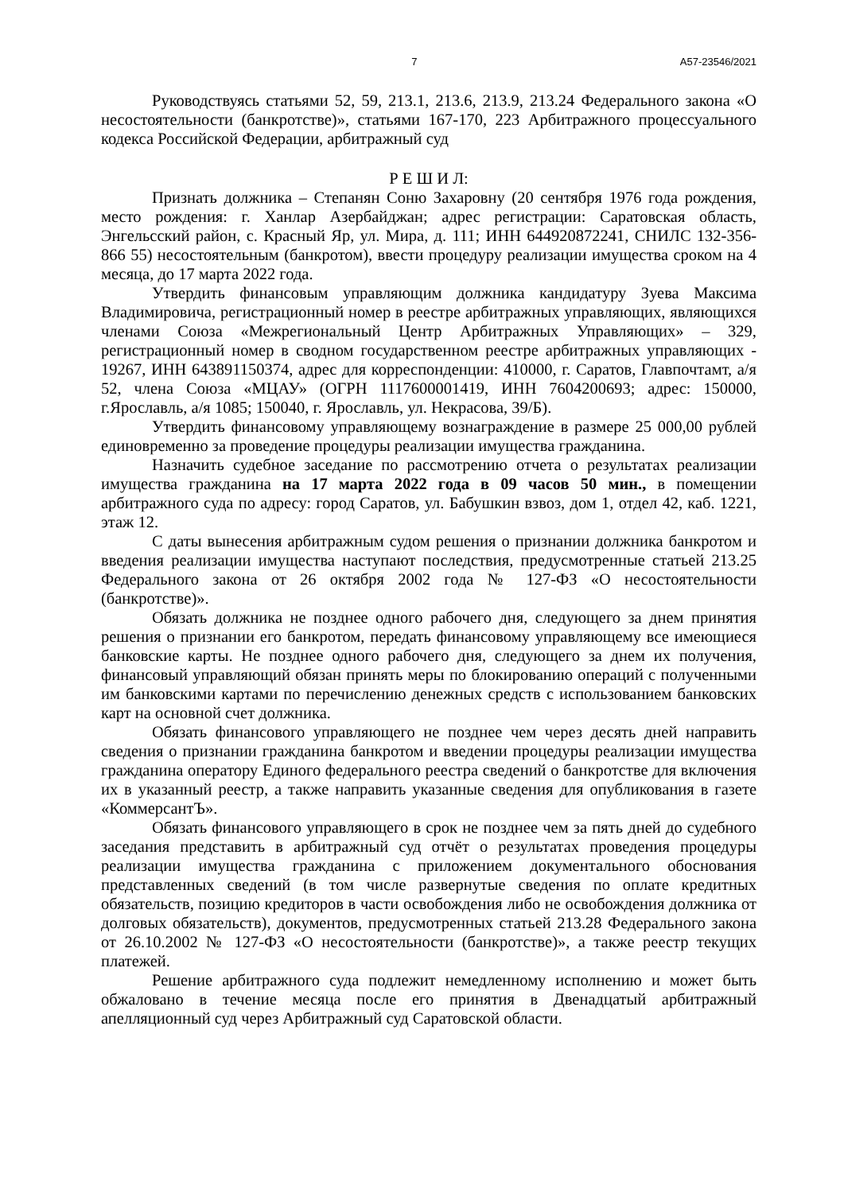7 А57-23546/2021
Руководствуясь статьями 52, 59, 213.1, 213.6, 213.9, 213.24 Федерального закона «О несостоятельности (банкротстве)», статьями 167-170, 223 Арбитражного процессуального кодекса Российской Федерации, арбитражный суд
Р Е Ш И Л:
Признать должника – Степанян Соню Захаровну (20 сентября 1976 года рождения, место рождения: г. Ханлар Азербайджан; адрес регистрации: Саратовская область, Энгельсский район, с. Красный Яр, ул. Мира, д. 111; ИНН 644920872241, СНИЛС 132-356-866 55) несостоятельным (банкротом), ввести процедуру реализации имущества сроком на 4 месяца, до 17 марта 2022 года.
Утвердить финансовым управляющим должника кандидатуру Зуева Максима Владимировича, регистрационный номер в реестре арбитражных управляющих, являющихся членами Союза «Межрегиональный Центр Арбитражных Управляющих» – 329, регистрационный номер в сводном государственном реестре арбитражных управляющих - 19267, ИНН 643891150374, адрес для корреспонденции: 410000, г. Саратов, Главпочтамт, а/я 52, члена Союза «МЦАУ» (ОГРН 1117600001419, ИНН 7604200693; адрес: 150000, г.Ярославль, а/я 1085; 150040, г. Ярославль, ул. Некрасова, 39/Б).
Утвердить финансовому управляющему вознаграждение в размере 25 000,00 рублей единовременно за проведение процедуры реализации имущества гражданина.
Назначить судебное заседание по рассмотрению отчета о результатах реализации имущества гражданина на 17 марта 2022 года в 09 часов 50 мин., в помещении арбитражного суда по адресу: город Саратов, ул. Бабушкин взвоз, дом 1, отдел 42, каб. 1221, этаж 12.
С даты вынесения арбитражным судом решения о признании должника банкротом и введения реализации имущества наступают последствия, предусмотренные статьей 213.25 Федерального закона от 26 октября 2002 года № 127-ФЗ «О несостоятельности (банкротстве)».
Обязать должника не позднее одного рабочего дня, следующего за днем принятия решения о признании его банкротом, передать финансовому управляющему все имеющиеся банковские карты. Не позднее одного рабочего дня, следующего за днем их получения, финансовый управляющий обязан принять меры по блокированию операций с полученными им банковскими картами по перечислению денежных средств с использованием банковских карт на основной счет должника.
Обязать финансового управляющего не позднее чем через десять дней направить сведения о признании гражданина банкротом и введении процедуры реализации имущества гражданина оператору Единого федерального реестра сведений о банкротстве для включения их в указанный реестр, а также направить указанные сведения для опубликования в газете «КоммерсантЪ».
Обязать финансового управляющего в срок не позднее чем за пять дней до судебного заседания представить в арбитражный суд отчёт о результатах проведения процедуры реализации имущества гражданина с приложением документального обоснования представленных сведений (в том числе развернутые сведения по оплате кредитных обязательств, позицию кредиторов в части освобождения либо не освобождения должника от долговых обязательств), документов, предусмотренных статьей 213.28 Федерального закона от 26.10.2002 № 127-ФЗ «О несостоятельности (банкротстве)», а также реестр текущих платежей.
Решение арбитражного суда подлежит немедленному исполнению и может быть обжаловано в течение месяца после его принятия в Двенадцатый арбитражный апелляционный суд через Арбитражный суд Саратовской области.